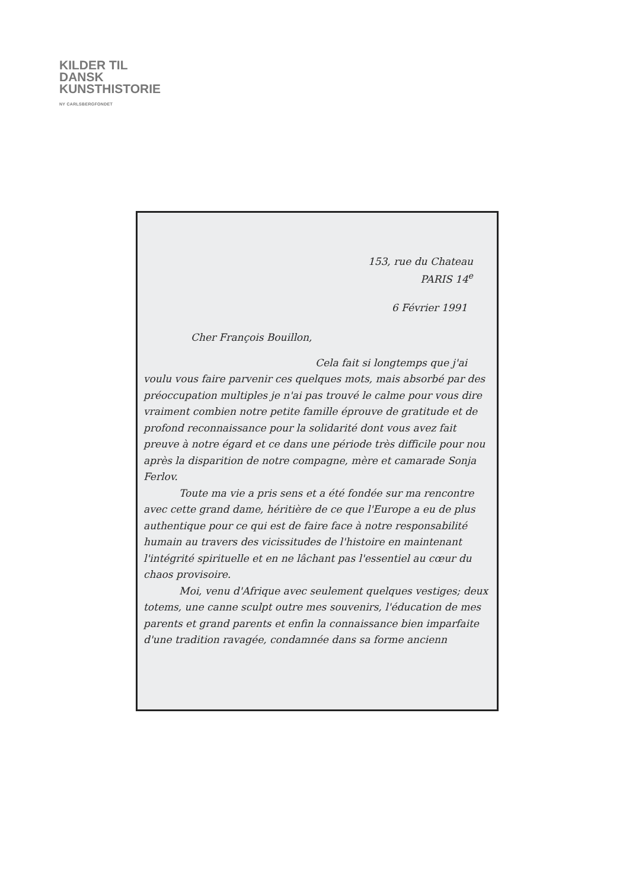KILDER TIL
DANSK
KUNSTHISTORIE
NY CARLSBERGFONDET
153, rue du Chateau
PARIS 14<sup>e</sup>
6 Février 1991
Cher François Bouillon,
Cela fait si longtemps que j'ai voulu vous faire parvenir ces quelques mots, mais absorbé par des préoccupation multiples je n'ai pas trouvé le calme pour vous dire vraiment combien notre petite famille éprouve de gratitude et de profond reconnaissance pour la solidarité dont vous avez fait preuve à notre égard et ce dans une période très difficile pour nou après la disparition de notre compagne, mère et camarade Sonja Ferlov.
Toute ma vie a pris sens et a été fondée sur ma rencontre avec cette grand dame, héritière de ce que l'Europe a eu de plus authentique pour ce qui est de faire face à notre responsabilité humain au travers des vicissitudes de l'histoire en maintenant l'intégrité spirituelle et en ne lâchant pas l'essentiel au cœur du chaos provisoire.
Moi, venu d'Afrique avec seulement quelques vestiges; deux totems, une canne sculpt outre mes souvenirs, l'éducation de mes parents et grand parents et enfin la connaissance bien imparfaite d'une tradition ravagée, condamnée dans sa forme ancienn